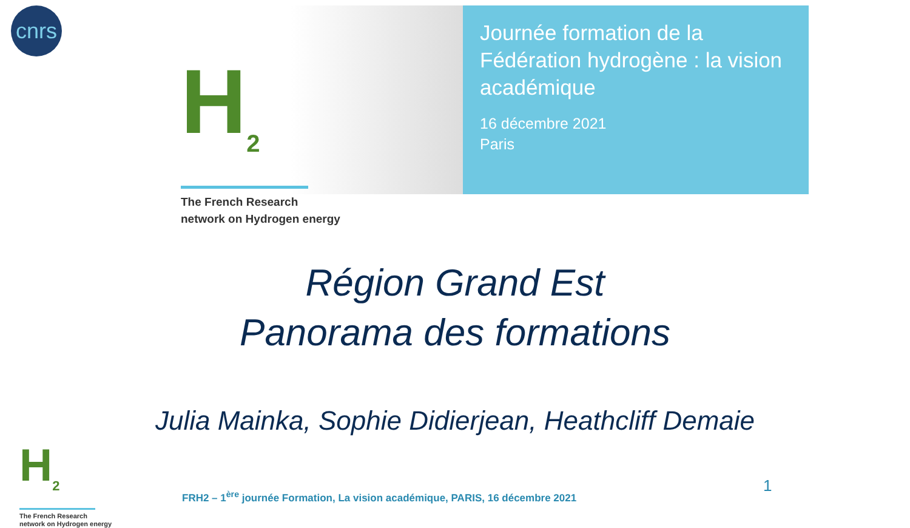cnrs
H<sub>2</sub>
The French Research
network on Hydrogen energy
Journée formation de la Fédération hydrogène : la vision académique
16 décembre 2021
Paris
Région Grand Est
Panorama des formations
Julia Mainka, Sophie Didierjean, Heathcliff Demaie
H<sub>2</sub>
The French Research
network on Hydrogen energy
FRH2 – 1<sup>ère</sup> journée Formation, La vision académique, PARIS, 16 décembre 2021
1